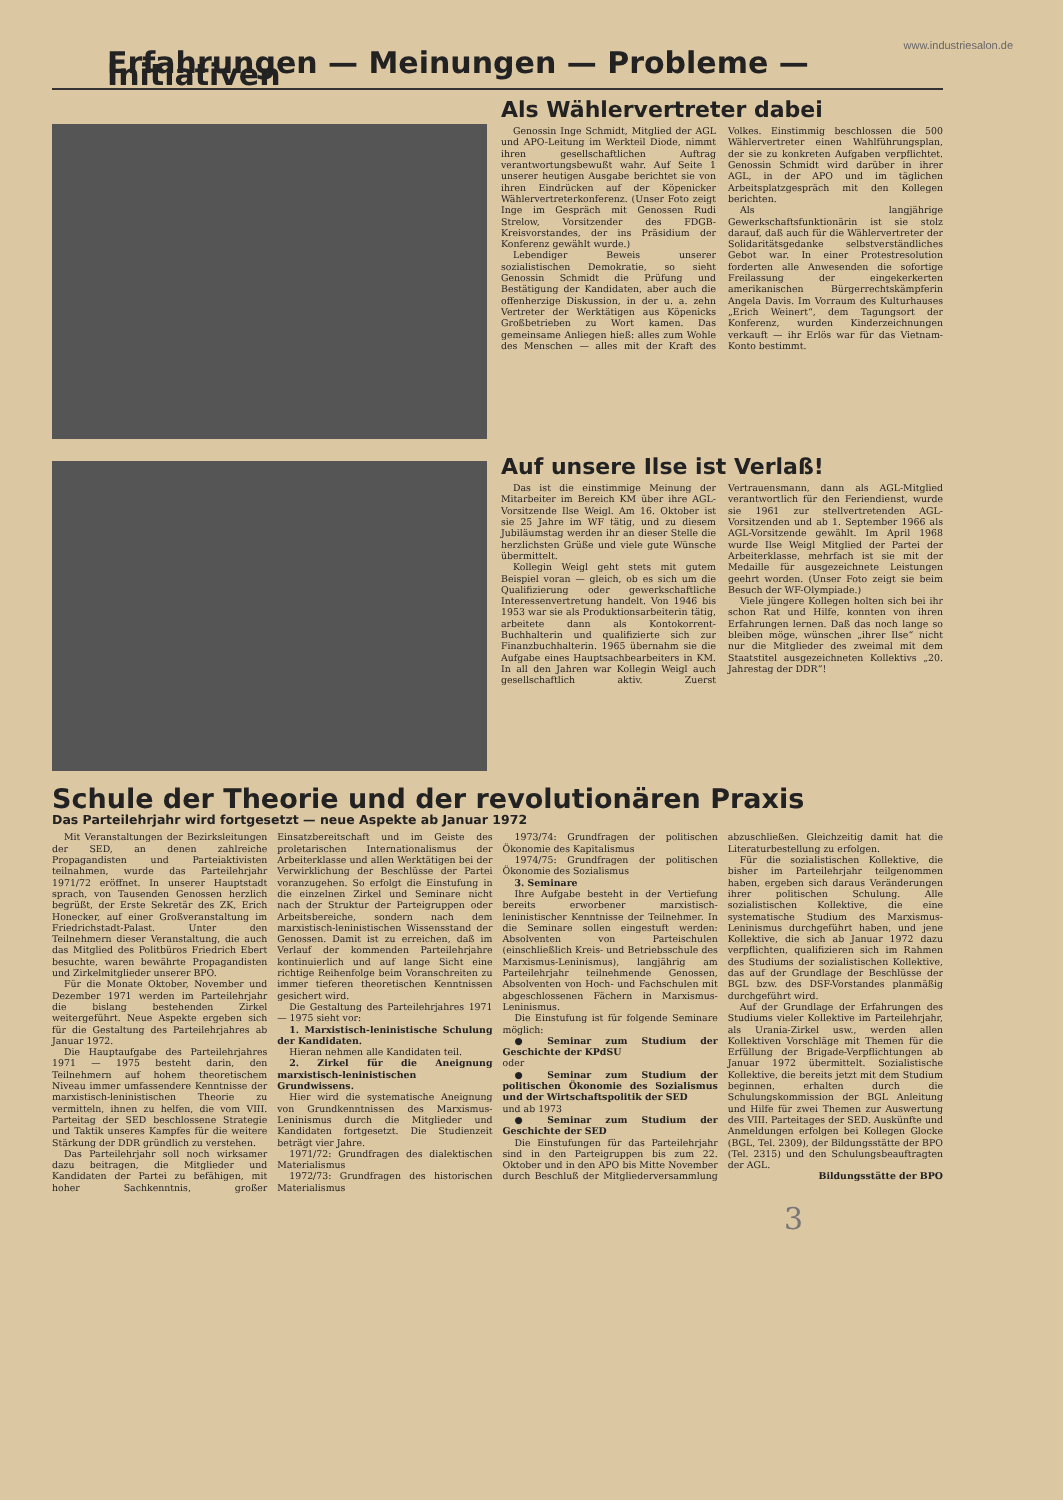www.industriesalon.de
Erfahrungen — Meinungen — Probleme — Initiativen
Als Wählervertreter dabei
Genossin Inge Schmidt, Mitglied der AGL und APO-Leitung im Werkteil Diode, nimmt ihren gesellschaftlichen Auftrag verantwortungsbewußt wahr. Auf Seite 1 unserer heutigen Ausgabe berichtet sie von ihren Eindrücken auf der Köpenicker Wählervertreterkonferenz. (Unser Foto zeigt Inge im Gespräch mit Genossen Rudi Strelow, Vorsitzender des FDGB-Kreisvorstandes, der ins Präsidium der Konferenz gewählt wurde.)
Lebendiger Beweis unserer sozialistischen Demokratie, so sieht Genossin Schmidt die Prüfung und Bestätigung der Kandidaten, aber auch die offenherzige Diskussion, in der u. a. zehn Vertreter der Werktätigen aus Köpenicks Großbetrieben zu Wort kamen. Das gemeinsame Anliegen hieß: alles zum Wohle des Menschen — alles mit der Kraft des Volkes. Einstimmig beschlossen die 500 Wählervertreter einen Wahlführungsplan, der sie zu konkreten Aufgaben verpflichtet. Genossin Schmidt wird darüber in ihrer AGL, in der APO und im täglichen Arbeitsplatzgespräch mit den Kollegen berichten.
Als langjährige Gewerkschaftsfunktionärin ist sie stolz darauf, daß auch für die Wählervertreter der Solidaritätsgedanke selbstverständliches Gebot war. In einer Protestresolution forderten alle Anwesenden die sofortige Freilassung der eingekerkerten amerikanischen Bürgerrechtskämpferin Angela Davis. Im Vorraum des Kulturhauses „Erich Weinert“, dem Tagungsort der Konferenz, wurden Kinderzeichnungen verkauft — ihr Erlös war für das Vietnam-Konto bestimmt.
Auf unsere Ilse ist Verlaß!
Das ist die einstimmige Meinung der Mitarbeiter im Bereich KM über ihre AGL-Vorsitzende Ilse Weigl. Am 16. Oktober ist sie 25 Jahre im WF tätig, und zu diesem Jubiläumstag werden ihr an dieser Stelle die herzlichsten Grüße und viele gute Wünsche übermittelt.
Kollegin Weigl geht stets mit gutem Beispiel voran — gleich, ob es sich um die Qualifizierung oder gewerkschaftliche Interessenvertretung handelt. Von 1946 bis 1953 war sie als Produktionsarbeiterin tätig, arbeitete dann als Kontokorrent-Buchhalterin und qualifizierte sich zur Finanzbuchhalterin. 1965 übernahm sie die Aufgabe eines Hauptsachbearbeiters in KM. In all den Jahren war Kollegin Weigl auch gesellschaftlich aktiv. Zuerst Vertrauensmann, dann als AGL-Mitglied verantwortlich für den Feriendienst, wurde sie 1961 zur stellvertretenden AGL-Vorsitzenden und ab 1. September 1966 als AGL-Vorsitzende gewählt. Im April 1968 wurde Ilse Weigl Mitglied der Partei der Arbeiterklasse, mehrfach ist sie mit der Medaille für ausgezeichnete Leistungen geehrt worden. (Unser Foto zeigt sie beim Besuch der WF-Olympiade.)
Viele jüngere Kollegen holten sich bei ihr schon Rat und Hilfe, konnten von ihren Erfahrungen lernen. Daß das noch lange so bleiben möge, wünschen „ihrer Ilse“ nicht nur die Mitglieder des zweimal mit dem Staatstitel ausgezeichneten Kollektivs „20. Jahrestag der DDR“!
Schule der Theorie und der revolutionären Praxis
Das Parteilehrjahr wird fortgesetzt — neue Aspekte ab Januar 1972
Mit Veranstaltungen der Bezirksleitungen der SED, an denen zahlreiche Propagandisten und Parteiaktivisten teilnahmen, wurde das Parteilehrjahr 1971/72 eröffnet. In unserer Hauptstadt sprach, von Tausenden Genossen herzlich begrüßt, der Erste Sekretär des ZK, Erich Honecker, auf einer Großveranstaltung im Friedrichstadt-Palast. Unter den Teilnehmern dieser Veranstaltung, die auch das Mitglied des Politbüros Friedrich Ebert besuchte, waren bewährte Propagandisten und Zirkelmitglieder unserer BPO.
Für die Monate Oktober, November und Dezember 1971 werden im Parteilehrjahr die bislang bestehenden Zirkel weitergeführt. Neue Aspekte ergeben sich für die Gestaltung des Parteilehrjahres ab Januar 1972.
Die Hauptaufgabe des Parteilehrjahres 1971 — 1975 besteht darin, den Teilnehmern auf hohem theoretischem Niveau immer umfassendere Kenntnisse der marxistisch-leninistischen Theorie zu vermitteln, ihnen zu helfen, die vom VIII. Parteitag der SED beschlossene Strategie und Taktik unseres Kampfes für die weitere Stärkung der DDR gründlich zu verstehen.
Das Parteilehrjahr soll noch wirksamer dazu beitragen, die Mitglieder und Kandidaten der Partei zu befähigen, mit hoher Sachkenntnis, großer Einsatzbereitschaft und im Geiste des proletarischen Internationalismus der Arbeiterklasse und allen Werktätigen bei der Verwirklichung der Beschlüsse der Partei voranzugehen. So erfolgt die Einstufung in die einzelnen Zirkel und Seminare nicht nach der Struktur der Parteigruppen oder Arbeitsbereiche, sondern nach dem marxistisch-leninistischen Wissensstand der Genossen. Damit ist zu erreichen, daß im Verlauf der kommenden Parteilehrjahre kontinuierlich und auf lange Sicht eine richtige Reihenfolge beim Voranschreiten zu immer tieferen theoretischen Kenntnissen gesichert wird.
Die Gestaltung des Parteilehrjahres 1971 — 1975 sieht vor:
1. Marxistisch-leninistische Schulung der Kandidaten.
Hieran nehmen alle Kandidaten teil.
2. Zirkel für die Aneignung marxistisch-leninistischen Grundwissens.
Hier wird die systematische Aneignung von Grundkenntnissen des Marxismus-Leninismus durch die Mitglieder und Kandidaten fortgesetzt. Die Studienzeit beträgt vier Jahre.
1971/72: Grundfragen des dialektischen Materialismus
1972/73: Grundfragen des historischen Materialismus
1973/74: Grundfragen der politischen Ökonomie des Kapitalismus
1974/75: Grundfragen der politischen Ökonomie des Sozialismus
3. Seminare
Ihre Aufgabe besteht in der Vertiefung bereits erworbener marxistisch-leninistischer Kenntnisse der Teilnehmer. In die Seminare sollen eingestuft werden: Absolventen von Parteischulen (einschließlich Kreis- und Betriebsschule des Marxismus-Leninismus), langjährig am Parteilehrjahr teilnehmende Genossen, Absolventen von Hoch- und Fachschulen mit abgeschlossenen Fächern in Marxismus-Leninismus.
Die Einstufung ist für folgende Seminare möglich:
● Seminar zum Studium der Geschichte der KPdSU
oder
● Seminar zum Studium der politischen Ökonomie des Sozialismus und der Wirtschaftspolitik der SED
und ab 1973
● Seminar zum Studium der Geschichte der SED
Die Einstufungen für das Parteilehrjahr sind in den Parteigruppen bis zum 22. Oktober und in den APO bis Mitte November durch Beschluß der Mitgliederversammlung abzuschließen. Gleichzeitig damit hat die Literaturbestellung zu erfolgen.
Für die sozialistischen Kollektive, die bisher im Parteilehrjahr teilgenommen haben, ergeben sich daraus Veränderungen ihrer politischen Schulung. Alle sozialistischen Kollektive, die eine systematische Studium des Marxismus-Leninismus durchgeführt haben, und jene Kollektive, die sich ab Januar 1972 dazu verpflichten, qualifizieren sich im Rahmen des Studiums der sozialistischen Kollektive, das auf der Grundlage der Beschlüsse der BGL bzw. des DSF-Vorstandes planmäßig durchgeführt wird.
Auf der Grundlage der Erfahrungen des Studiums vieler Kollektive im Parteilehrjahr, als Urania-Zirkel usw., werden allen Kollektiven Vorschläge mit Themen für die Erfüllung der Brigade-Verpflichtungen ab Januar 1972 übermittelt. Sozialistische Kollektive, die bereits jetzt mit dem Studium beginnen, erhalten durch die Schulungskommission der BGL Anleitung und Hilfe für zwei Themen zur Auswertung des VIII. Parteitages der SED. Auskünfte und Anmeldungen erfolgen bei Kollegen Glocke (BGL, Tel. 2309), der Bildungsstätte der BPO (Tel. 2315) und den Schulungsbeauftragten der AGL.
Bildungsstätte der BPO
3